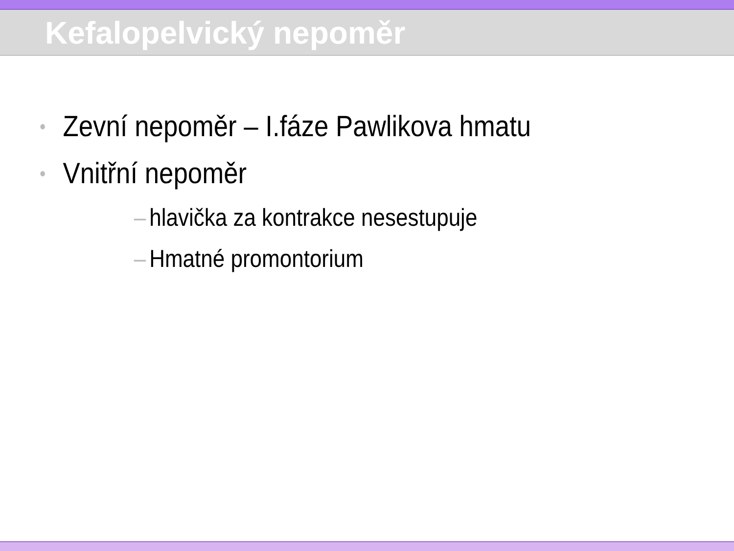Kefalopelvický nepoměr
• Zevní nepoměr – I.fáze Pawlikova hmatu
• Vnitřní nepoměr
– hlavička za kontrakce nesestupuje
– Hmatné promontorium